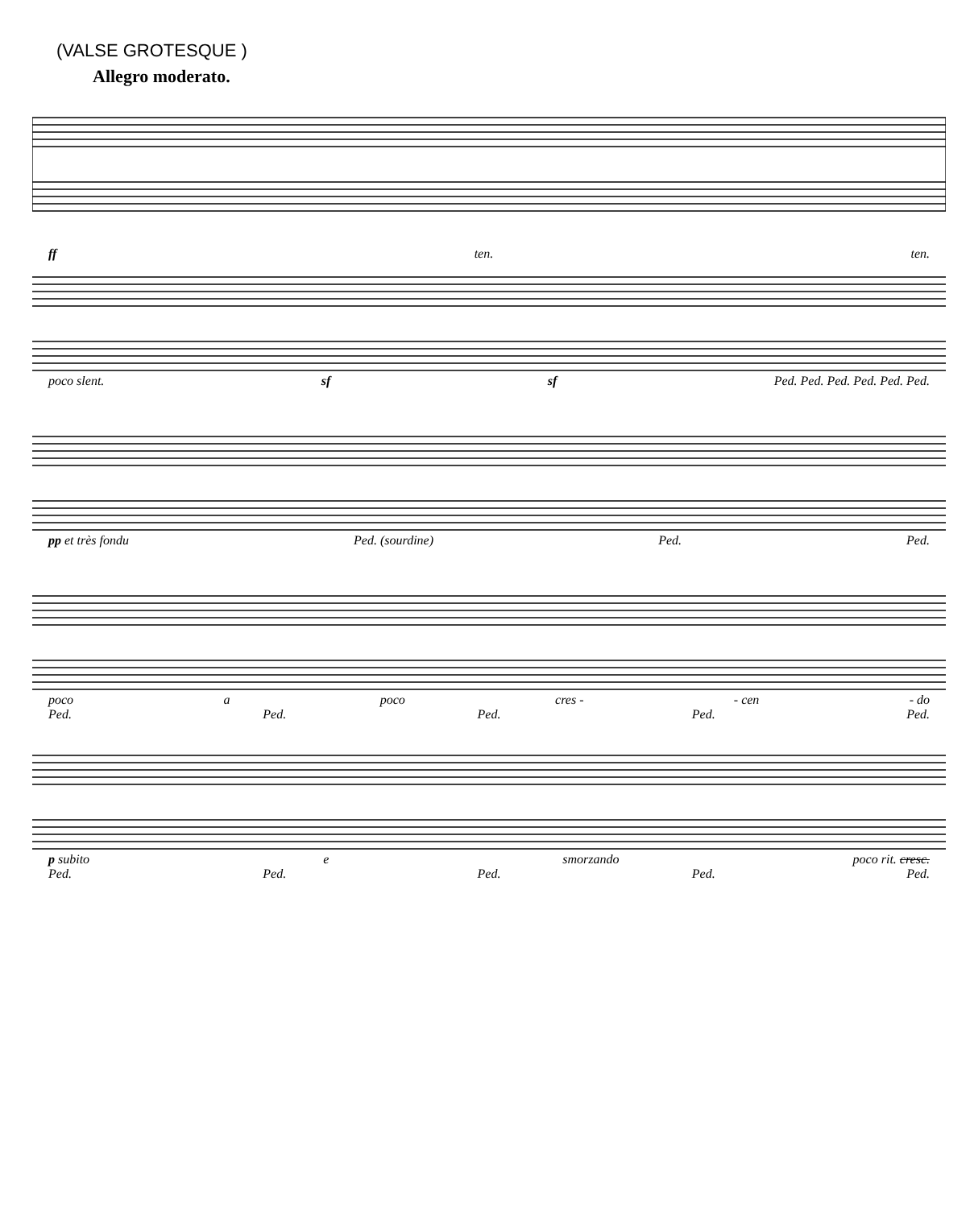(VALSE GROTESQUE )
Allegro moderato.
ff ten. ten.
poco slent. sf sf Ped. Ped. Ped. Ped. Ped. Ped.
pp et très fondu Ped. (sourdine) Ped. Ped.
poco a poco cres - - cen - do
Ped. Ped. Ped. Ped. Ped.
p subito e smorzando poco rit. cresc.
Ped. Ped. Ped. Ped. Ped.